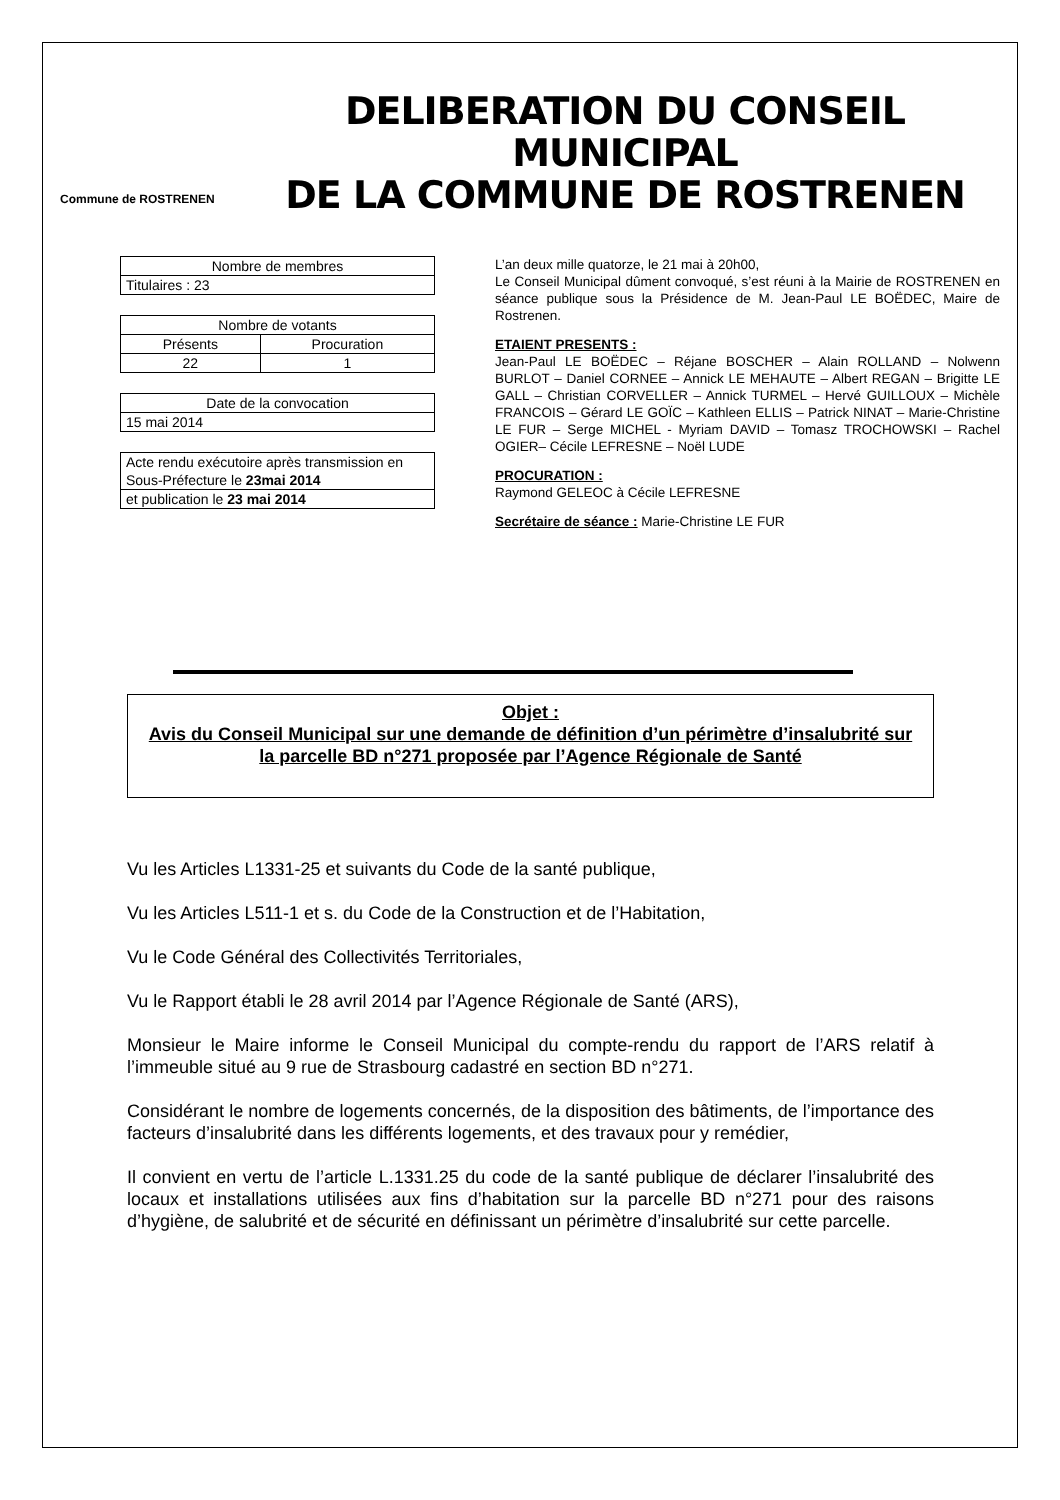Commune de ROSTRENEN
DELIBERATION DU CONSEIL MUNICIPAL
DE LA COMMUNE DE ROSTRENEN
| Nombre de membres |
| Titulaires : 23 |
| Nombre de votants | |
| Présents | Procuration |
| 22 | 1 |
| Date de la convocation |
| 15 mai 2014 |
| Acte rendu exécutoire après transmission en Sous-Préfecture le 23mai 2014 |
| et publication le 23 mai 2014 |
L’an deux mille quatorze, le 21 mai à 20h00,
Le Conseil Municipal dûment convoqué, s’est réuni à la Mairie de ROSTRENEN en séance publique sous la Présidence de M. Jean-Paul LE BOËDEC, Maire de Rostrenen.
ETAIENT PRESENTS :
Jean-Paul LE BOËDEC – Réjane BOSCHER – Alain ROLLAND – Nolwenn BURLOT – Daniel CORNEE – Annick LE MEHAUTE – Albert REGAN – Brigitte LE GALL – Christian CORVELLER – Annick TURMEL – Hervé GUILLOUX – Michèle FRANCOIS – Gérard LE GOÏC – Kathleen ELLIS – Patrick NINAT – Marie-Christine LE FUR – Serge MICHEL - Myriam DAVID – Tomasz TROCHOWSKI – Rachel OGIER– Cécile LEFRESNE – Noël LUDE
PROCURATION :
Raymond GELEOC à Cécile LEFRESNE
Secrétaire de séance : Marie-Christine LE FUR
Objet :
Avis du Conseil Municipal sur une demande de définition d’un périmètre d’insalubrité sur la parcelle BD n°271 proposée par l’Agence Régionale de Santé
Vu les Articles L1331-25 et suivants du Code de la santé publique,
Vu les Articles L511-1 et s. du Code de la Construction et de l’Habitation,
Vu le Code Général des Collectivités Territoriales,
Vu le Rapport établi le 28 avril 2014 par l’Agence Régionale de Santé (ARS),
Monsieur le Maire informe le Conseil Municipal du compte-rendu du rapport de l’ARS relatif à l’immeuble situé au 9 rue de Strasbourg cadastré en section BD n°271.
Considérant le nombre de logements concernés, de la disposition des bâtiments, de l’importance des facteurs d’insalubrité dans les différents logements, et des travaux pour y remédier,
Il convient en vertu de l’article L.1331.25 du code de la santé publique de déclarer l’insalubrité des locaux et installations utilisées aux fins d’habitation sur la parcelle BD n°271 pour des raisons d’hygiène, de salubrité et de sécurité en définissant un périmètre d’insalubrité sur cette parcelle.